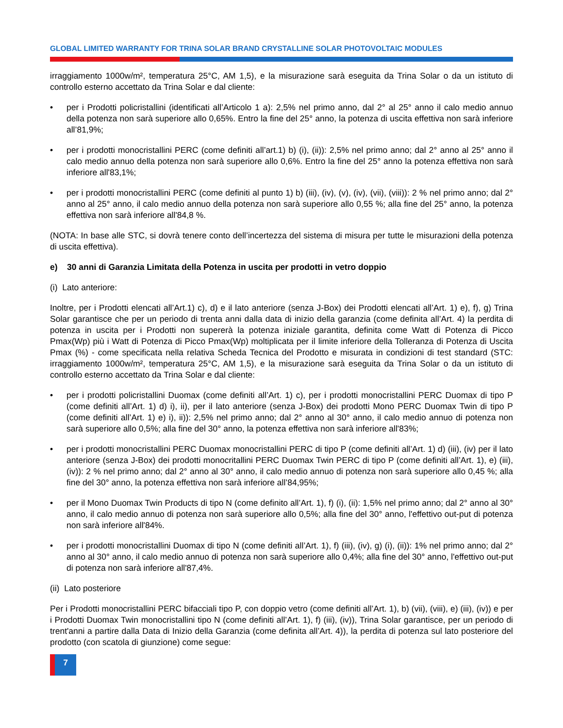GLOBAL LIMITED WARRANTY FOR TRINA SOLAR BRAND CRYSTALLINE SOLAR PHOTOVOLTAIC MODULES
irraggiamento 1000w/m², temperatura 25°C, AM 1,5), e la misurazione sarà eseguita da Trina Solar o da un istituto di controllo esterno accettato da Trina Solar e dal cliente:
• per i Prodotti policristallini (identificati all’Articolo 1 a): 2,5% nel primo anno, dal 2° al 25° anno il calo medio annuo della potenza non sarà superiore allo 0,65%. Entro la fine del 25° anno, la potenza di uscita effettiva non sarà inferiore all’81,9%;
• per i prodotti monocristallini PERC (come definiti all’art.1) b) (i), (ii)): 2,5% nel primo anno; dal 2° anno al 25° anno il calo medio annuo della potenza non sarà superiore allo 0,6%. Entro la fine del 25° anno la potenza effettiva non sarà inferiore all'83,1%;
• per i prodotti monocristallini PERC (come definiti al punto 1) b) (iii), (iv), (v), (iv), (vii), (viii)): 2 % nel primo anno; dal 2° anno al 25° anno, il calo medio annuo della potenza non sarà superiore allo 0,55 %; alla fine del 25° anno, la potenza effettiva non sarà inferiore all'84,8 %.
(NOTA: In base alle STC, si dovrà tenere conto dell’incertezza del sistema di misura per tutte le misurazioni della potenza di uscita effettiva).
e) 30 anni di Garanzia Limitata della Potenza in uscita per prodotti in vetro doppio
(i) Lato anteriore:
Inoltre, per i Prodotti elencati all’Art.1) c), d) e il lato anteriore (senza J-Box) dei Prodotti elencati all’Art. 1) e), f), g) Trina Solar garantisce che per un periodo di trenta anni dalla data di inizio della garanzia (come definita all’Art. 4) la perdita di potenza in uscita per i Prodotti non supererà la potenza iniziale garantita, definita come Watt di Potenza di Picco Pmax(Wp) più i Watt di Potenza di Picco Pmax(Wp) moltiplicata per il limite inferiore della Tolleranza di Potenza di Uscita Pmax (%) - come specificata nella relativa Scheda Tecnica del Prodotto e misurata in condizioni di test standard (STC: irraggiamento 1000w/m², temperatura 25°C, AM 1,5), e la misurazione sarà eseguita da Trina Solar o da un istituto di controllo esterno accettato da Trina Solar e dal cliente:
• per i prodotti policristallini Duomax (come definiti all’Art. 1) c), per i prodotti monocristallini PERC Duomax di tipo P (come definiti all’Art. 1) d) i), ii), per il lato anteriore (senza J-Box) dei prodotti Mono PERC Duomax Twin di tipo P (come definiti all’Art. 1) e) i), ii)): 2,5% nel primo anno; dal 2° anno al 30° anno, il calo medio annuo di potenza non sarà superiore allo 0,5%; alla fine del 30° anno, la potenza effettiva non sarà inferiore all'83%;
• per i prodotti monocristallini PERC Duomax monocristallini PERC di tipo P (come definiti all’Art. 1) d) (iii), (iv) per il lato anteriore (senza J-Box) dei prodotti monocritallini PERC Duomax Twin PERC di tipo P (come definiti all’Art. 1), e) (iii), (iv)): 2 % nel primo anno; dal 2° anno al 30° anno, il calo medio annuo di potenza non sarà superiore allo 0,45 %; alla fine del 30° anno, la potenza effettiva non sarà inferiore all’84,95%;
• per il Mono Duomax Twin Products di tipo N (come definito all’Art. 1), f) (i), (ii): 1,5% nel primo anno; dal 2° anno al 30° anno, il calo medio annuo di potenza non sarà superiore allo 0,5%; alla fine del 30° anno, l'effettivo out-put di potenza non sarà inferiore all'84%.
• per i prodotti monocristallini Duomax di tipo N (come definiti all’Art. 1), f) (iii), (iv), g) (i), (ii)): 1% nel primo anno; dal 2° anno al 30° anno, il calo medio annuo di potenza non sarà superiore allo 0,4%; alla fine del 30° anno, l'effettivo out-put di potenza non sarà inferiore all'87,4%.
(ii) Lato posteriore
Per i Prodotti monocristallini PERC bifacciali tipo P, con doppio vetro (come definiti all’Art. 1), b) (vii), (viii), e) (iii), (iv)) e per i Prodotti Duomax Twin monocristallini tipo N (come definiti all’Art. 1), f) (iii), (iv)), Trina Solar garantisce, per un periodo di trent'anni a partire dalla Data di Inizio della Garanzia (come definita all’Art. 4)), la perdita di potenza sul lato posteriore del prodotto (con scatola di giunzione) come segue:
7